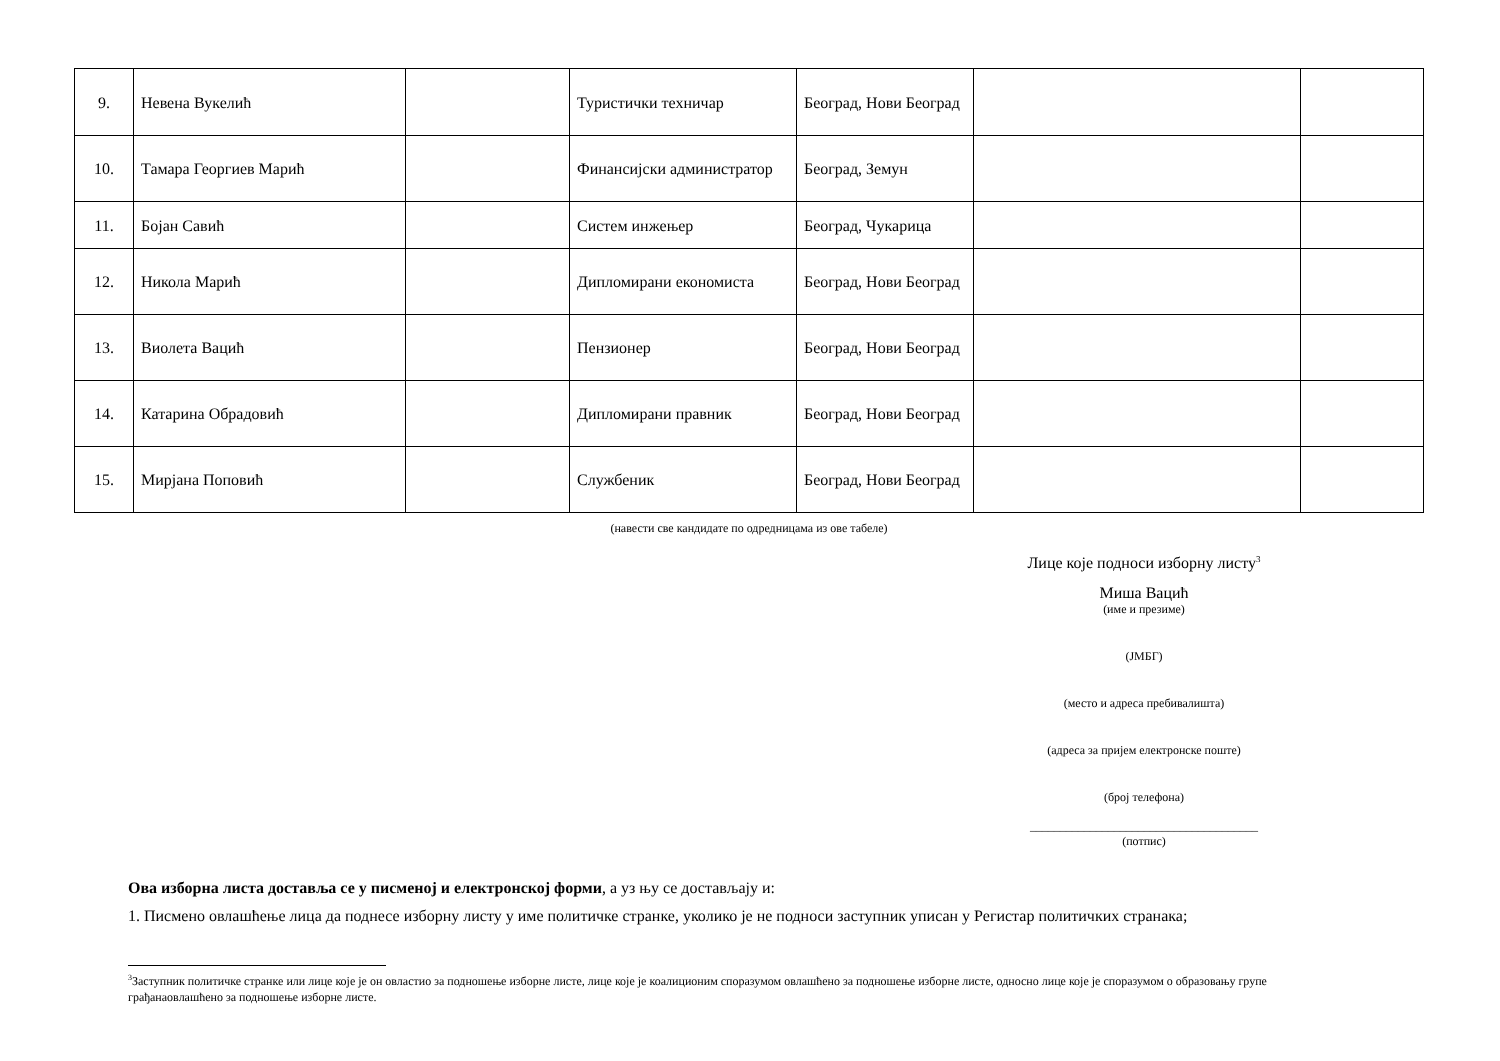| 9. | Невена Вукелић | | Туристички техничар | Београд, Нови Београд | | |
| 10. | Тамара Георгиев Марић | | Финансијски администратор | Београд, Земун | | |
| 11. | Бојан Савић | | Систем инжењер | Београд, Чукарица | | |
| 12. | Никола Марић | | Дипломирани економиста | Београд, Нови Београд | | |
| 13. | Виолета Вацић | | Пензионер | Београд, Нови Београд | | |
| 14. | Катарина Обрадовић | | Дипломирани правник | Београд, Нови Београд | | |
| 15. | Мирјана Поповић | | Службеник | Београд, Нови Београд | | |
(навести све кандидате по одредницама из ове табеле)
Лице које подноси изборну листу<sup>3</sup>
Миша Вацић
(име и презиме)
(ЈМБГ)
(место и адреса пребивалишта)
(адреса за пријем електронске поште)
(број телефона)
______________________________________
(потпис)
Ова изборна листа доставља се у писменој и електронској форми, а уз њу се достављају и:
1. Писмено овлашћење лица да поднесе изборну листу у име политичке странке, уколико је не подноси заступник уписан у Регистар политичких странака;
<sup>3</sup> Заступник политичке странке или лице које је он овластио за подношење изборне листе, лице које је коалиционим споразумом овлашћено за подношење изборне листе, односно лице које је споразумом о образовању групе грађанаовлашћено за подношење изборне листе.